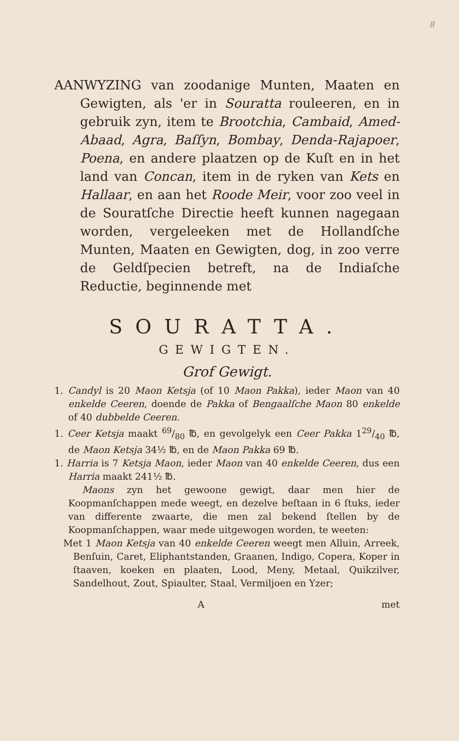8
AANWYZING van zoodanige Munten, Maaten en Gewigten, als 'er in Souratta rouleeren, en in gebruik zyn, item te Brootchia, Cambaid, Amed-Abaad, Agra, Baſſyn, Bombay, Denda-Rajapoer, Poena, en andere plaatzen op de Kuſt en in het land van Concan, item in de ryken van Kets en Hallaar, en aan het Roode Meir, voor zoo veel in de Souratſche Directie heeft kunnen nagegaan worden, vergeleeken met de Hollandſche Munten, Maaten en Gewigten, dog, in zoo verre de Geldſpecien betreft, na de Indiaſche Reductie, beginnende met
SOURATTA.
GEWIGTEN.
Grof Gewigt.
1. Candyl is 20 Maon Ketsja (of 10 Maon Pakka), ieder Maon van 40 enkelde Ceeren, doende de Pakka of Bengaalſche Maon 80 enkelde of 40 dubbelde Ceeren.
1. Ceer Ketsja maakt 69/80 ℔, en gevolgelyk een Ceer Pakka 129/40 ℔, de Maon Ketsja 34½ ℔, en de Maon Pakka 69 ℔.
1. Harria is 7 Ketsja Maon, ieder Maon van 40 enkelde Ceeren, dus een Harria maakt 241½ ℔.
Maons zyn het gewoone gewigt, daar men hier de Koopmanſchappen mede weegt, en dezelve beſtaan in 6 ſtuks, ieder van differente zwaarte, die men zal bekend ſtellen by de Koopmanſchappen, waar mede uitgewogen worden, te weeten:
Met 1 Maon Ketsja van 40 enkelde Ceeren weegt men Alluin, Arreek, Benſuin, Caret, Eliphantstanden, Graanen, Indigo, Copera, Koper in ſtaaven, koeken en plaaten, Lood, Meny, Metaal, Quikzilver, Sandelhout, Zout, Spiaulter, Staal, Vermiljoen en Yzer;
A met